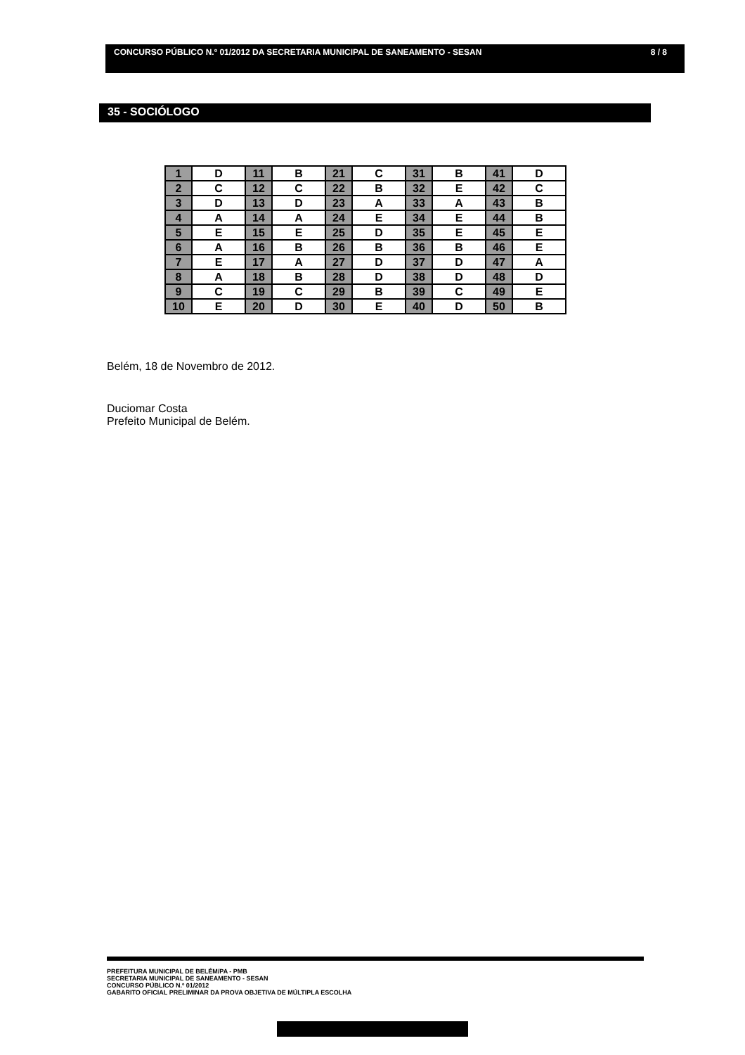CONCURSO PÚBLICO N.º 01/2012 DA SECRETARIA MUNICIPAL DE SANEAMENTO - SESAN 8 / 8
35 - SOCIÓLOGO
| 1 | D | 11 | B | 21 | C | 31 | B | 41 | D |
| 2 | C | 12 | C | 22 | B | 32 | E | 42 | C |
| 3 | D | 13 | D | 23 | A | 33 | A | 43 | B |
| 4 | A | 14 | A | 24 | E | 34 | E | 44 | B |
| 5 | E | 15 | E | 25 | D | 35 | E | 45 | E |
| 6 | A | 16 | B | 26 | B | 36 | B | 46 | E |
| 7 | E | 17 | A | 27 | D | 37 | D | 47 | A |
| 8 | A | 18 | B | 28 | D | 38 | D | 48 | D |
| 9 | C | 19 | C | 29 | B | 39 | C | 49 | E |
| 10 | E | 20 | D | 30 | E | 40 | D | 50 | B |
Belém, 18 de Novembro de 2012.
Duciomar Costa
Prefeito Municipal de Belém.
PREFEITURA MUNICIPAL DE BELÉM/PA - PMB
SECRETARIA MUNICIPAL DE SANEAMENTO - SESAN
CONCURSO PÚBLICO N.º 01/2012
GABARITO OFICIAL PRELIMINAR DA PROVA OBJETIVA DE MÚLTIPLA ESCOLHA